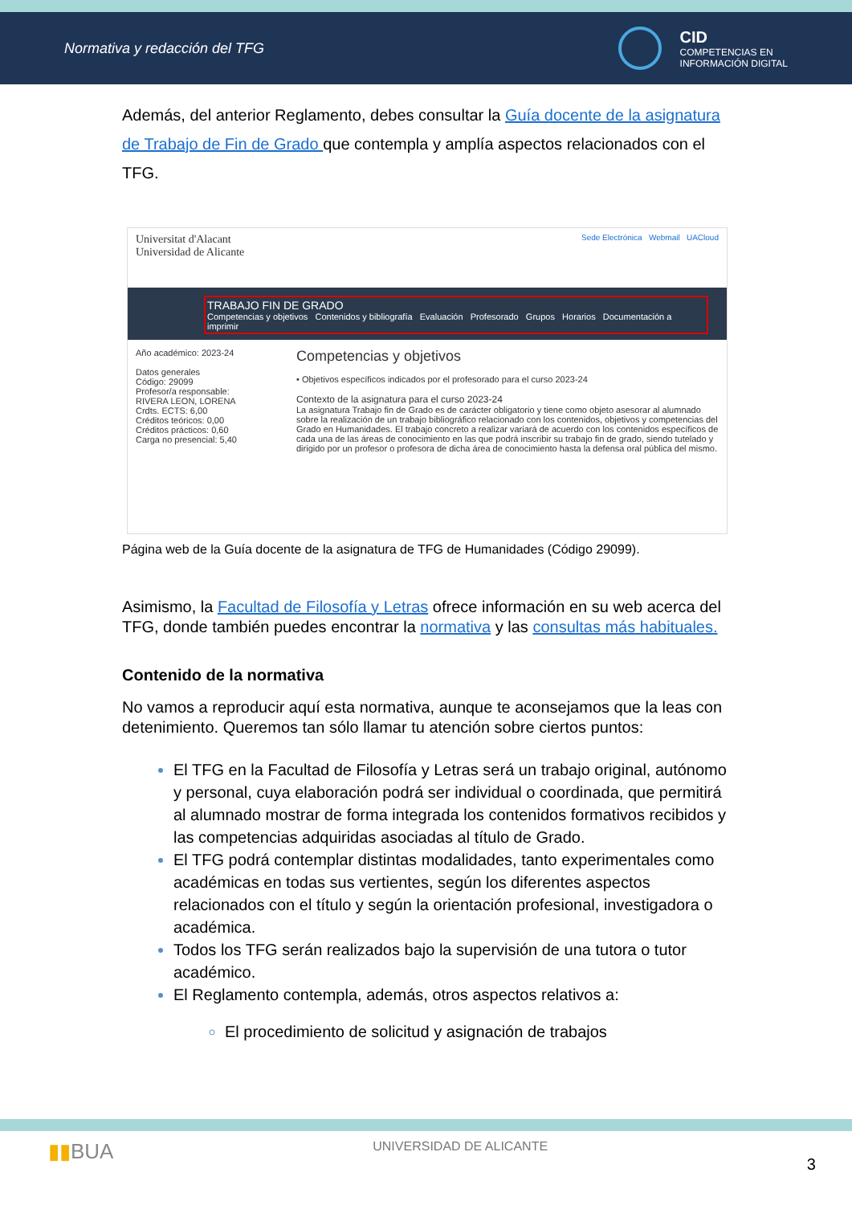Normativa y redacción del TFG
CID
COMPETENCIAS EN
INFORMACIÓN DIGITAL
Además, del anterior Reglamento, debes consultar la Guía docente de la asignatura de Trabajo de Fin de Grado que contempla y amplía aspectos relacionados con el TFG.
Universitat d'Alacant
Universidad de Alicante Sede Electrónica Webmail UACloud
TRABAJO FIN DE GRADO
Competencias y objetivos Contenidos y bibliografía Evaluación Profesorado Grupos Horarios Documentación a imprimir
Año académico: 2023-24
Datos generales
Código: 29099
Profesor/a responsable:
RIVERA LEON, LORENA
Crdts. ECTS: 6,00
Créditos teóricos: 0,00
Créditos prácticos: 0,60
Carga no presencial: 5,40
Competencias y objetivos
• Objetivos específicos indicados por el profesorado para el curso 2023-24
Contexto de la asignatura para el curso 2023-24
La asignatura Trabajo fin de Grado es de carácter obligatorio y tiene como objeto asesorar al alumnado sobre la realización de un trabajo bibliográfico relacionado con los contenidos, objetivos y competencias del Grado en Humanidades. El trabajo concreto a realizar variará de acuerdo con los contenidos específicos de cada una de las áreas de conocimiento en las que podrá inscribir su trabajo fin de grado, siendo tutelado y dirigido por un profesor o profesora de dicha área de conocimiento hasta la defensa oral pública del mismo.
Página web de la Guía docente de la asignatura de TFG de Humanidades (Código 29099).
Asimismo, la Facultad de Filosofía y Letras ofrece información en su web acerca del TFG, donde también puedes encontrar la normativa y las consultas más habituales.
Contenido de la normativa
No vamos a reproducir aquí esta normativa, aunque te aconsejamos que la leas con detenimiento. Queremos tan sólo llamar tu atención sobre ciertos puntos:
El TFG en la Facultad de Filosofía y Letras será un trabajo original, autónomo y personal, cuya elaboración podrá ser individual o coordinada, que permitirá al alumnado mostrar de forma integrada los contenidos formativos recibidos y las competencias adquiridas asociadas al título de Grado.
El TFG podrá contemplar distintas modalidades, tanto experimentales como académicas en todas sus vertientes, según los diferentes aspectos relacionados con el título y según la orientación profesional, investigadora o académica.
Todos los TFG serán realizados bajo la supervisión de una tutora o tutor académico.
El Reglamento contempla, además, otros aspectos relativos a:
El procedimiento de solicitud y asignación de trabajos
▮▮BUA UNIVERSIDAD DE ALICANTE 3